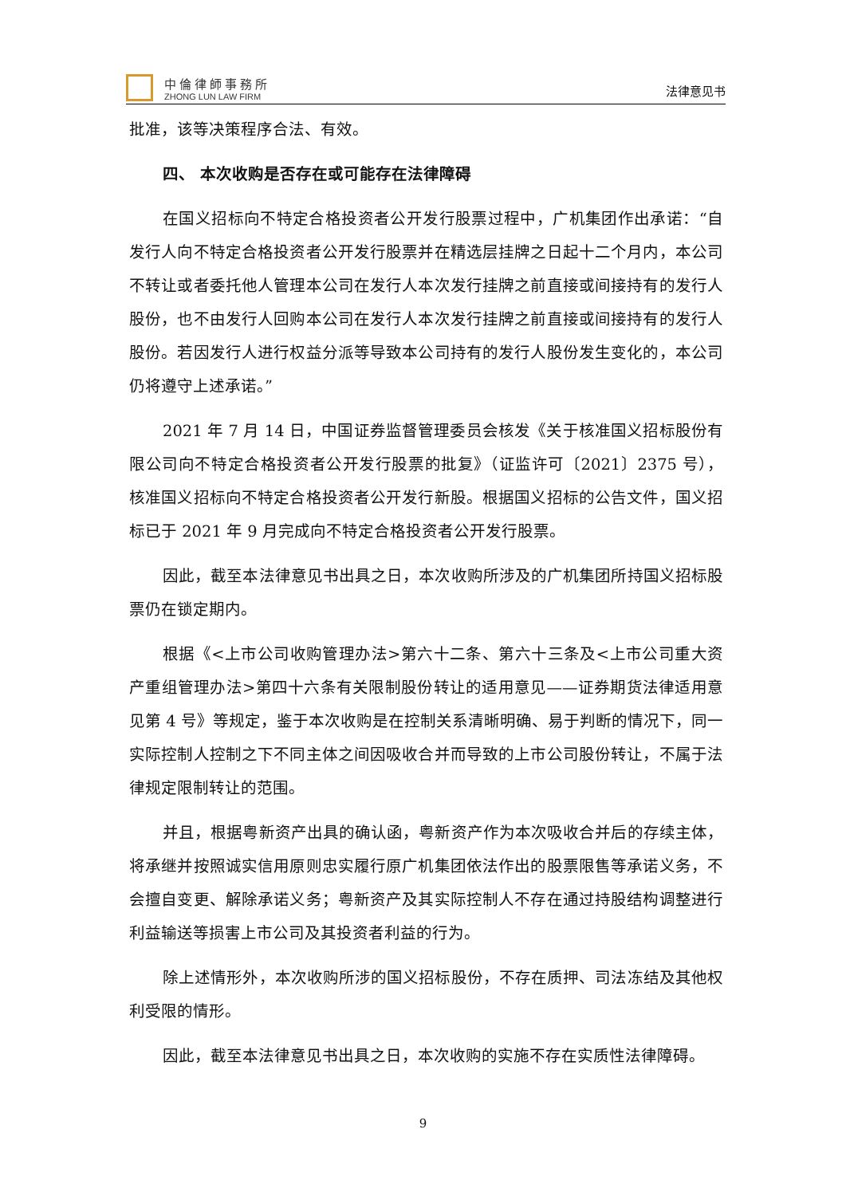中倫律師事務所
ZHONG LUN LAW FIRM
法律意见书
批准，该等决策程序合法、有效。
四、 本次收购是否存在或可能存在法律障碍
在国义招标向不特定合格投资者公开发行股票过程中，广机集团作出承诺：“自发行人向不特定合格投资者公开发行股票并在精选层挂牌之日起十二个月内，本公司不转让或者委托他人管理本公司在发行人本次发行挂牌之前直接或间接持有的发行人股份，也不由发行人回购本公司在发行人本次发行挂牌之前直接或间接持有的发行人股份。若因发行人进行权益分派等导致本公司持有的发行人股份发生变化的，本公司仍将遵守上述承诺。”
2021 年 7 月 14 日，中国证券监督管理委员会核发《关于核准国义招标股份有限公司向不特定合格投资者公开发行股票的批复》（证监许可〔2021〕2375 号），核准国义招标向不特定合格投资者公开发行新股。根据国义招标的公告文件，国义招标已于 2021 年 9 月完成向不特定合格投资者公开发行股票。
因此，截至本法律意见书出具之日，本次收购所涉及的广机集团所持国义招标股票仍在锁定期内。
根据《<上市公司收购管理办法>第六十二条、第六十三条及<上市公司重大资产重组管理办法>第四十六条有关限制股份转让的适用意见——证券期货法律适用意见第 4 号》等规定，鉴于本次收购是在控制关系清晰明确、易于判断的情况下，同一实际控制人控制之下不同主体之间因吸收合并而导致的上市公司股份转让，不属于法律规定限制转让的范围。
并且，根据粤新资产出具的确认函，粤新资产作为本次吸收合并后的存续主体，将承继并按照诚实信用原则忠实履行原广机集团依法作出的股票限售等承诺义务，不会擅自变更、解除承诺义务；粤新资产及其实际控制人不存在通过持股结构调整进行利益输送等损害上市公司及其投资者利益的行为。
除上述情形外，本次收购所涉的国义招标股份，不存在质押、司法冻结及其他权利受限的情形。
因此，截至本法律意见书出具之日，本次收购的实施不存在实质性法律障碍。
9